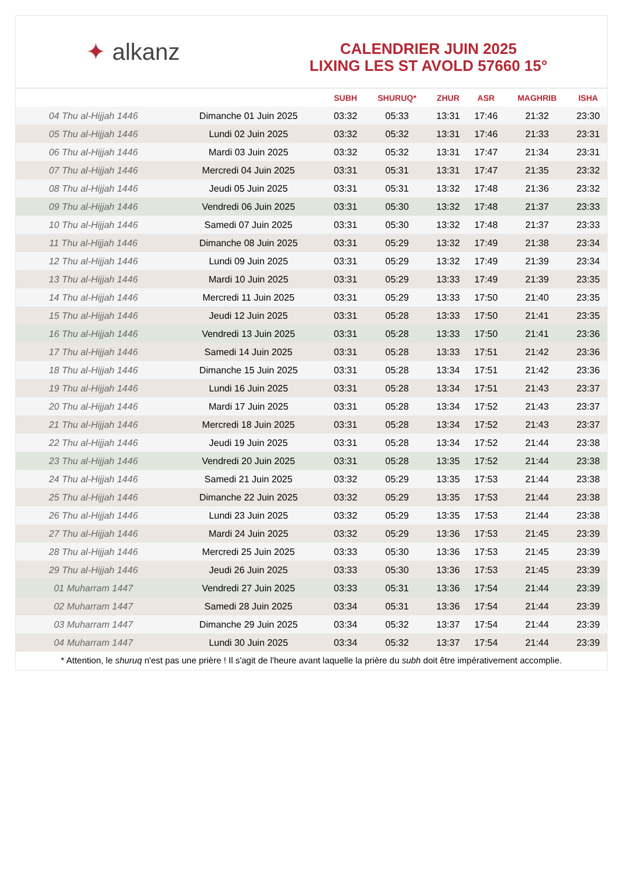✦ alkanz
CALENDRIER JUIN 2025
LIXING LES ST AVOLD 57660 15°
| | | SUBH | SHURUQ* | ZHUR | ASR | MAGHRIB | ISHA |
| --- | --- | --- | --- | --- | --- | --- | --- |
| 04 Thu al-Hijjah 1446 | Dimanche 01 Juin 2025 | 03:32 | 05:33 | 13:31 | 17:46 | 21:32 | 23:30 |
| 05 Thu al-Hijjah 1446 | Lundi 02 Juin 2025 | 03:32 | 05:32 | 13:31 | 17:46 | 21:33 | 23:31 |
| 06 Thu al-Hijjah 1446 | Mardi 03 Juin 2025 | 03:32 | 05:32 | 13:31 | 17:47 | 21:34 | 23:31 |
| 07 Thu al-Hijjah 1446 | Mercredi 04 Juin 2025 | 03:31 | 05:31 | 13:31 | 17:47 | 21:35 | 23:32 |
| 08 Thu al-Hijjah 1446 | Jeudi 05 Juin 2025 | 03:31 | 05:31 | 13:32 | 17:48 | 21:36 | 23:32 |
| 09 Thu al-Hijjah 1446 | Vendredi 06 Juin 2025 | 03:31 | 05:30 | 13:32 | 17:48 | 21:37 | 23:33 |
| 10 Thu al-Hijjah 1446 | Samedi 07 Juin 2025 | 03:31 | 05:30 | 13:32 | 17:48 | 21:37 | 23:33 |
| 11 Thu al-Hijjah 1446 | Dimanche 08 Juin 2025 | 03:31 | 05:29 | 13:32 | 17:49 | 21:38 | 23:34 |
| 12 Thu al-Hijjah 1446 | Lundi 09 Juin 2025 | 03:31 | 05:29 | 13:32 | 17:49 | 21:39 | 23:34 |
| 13 Thu al-Hijjah 1446 | Mardi 10 Juin 2025 | 03:31 | 05:29 | 13:33 | 17:49 | 21:39 | 23:35 |
| 14 Thu al-Hijjah 1446 | Mercredi 11 Juin 2025 | 03:31 | 05:29 | 13:33 | 17:50 | 21:40 | 23:35 |
| 15 Thu al-Hijjah 1446 | Jeudi 12 Juin 2025 | 03:31 | 05:28 | 13:33 | 17:50 | 21:41 | 23:35 |
| 16 Thu al-Hijjah 1446 | Vendredi 13 Juin 2025 | 03:31 | 05:28 | 13:33 | 17:50 | 21:41 | 23:36 |
| 17 Thu al-Hijjah 1446 | Samedi 14 Juin 2025 | 03:31 | 05:28 | 13:33 | 17:51 | 21:42 | 23:36 |
| 18 Thu al-Hijjah 1446 | Dimanche 15 Juin 2025 | 03:31 | 05:28 | 13:34 | 17:51 | 21:42 | 23:36 |
| 19 Thu al-Hijjah 1446 | Lundi 16 Juin 2025 | 03:31 | 05:28 | 13:34 | 17:51 | 21:43 | 23:37 |
| 20 Thu al-Hijjah 1446 | Mardi 17 Juin 2025 | 03:31 | 05:28 | 13:34 | 17:52 | 21:43 | 23:37 |
| 21 Thu al-Hijjah 1446 | Mercredi 18 Juin 2025 | 03:31 | 05:28 | 13:34 | 17:52 | 21:43 | 23:37 |
| 22 Thu al-Hijjah 1446 | Jeudi 19 Juin 2025 | 03:31 | 05:28 | 13:34 | 17:52 | 21:44 | 23:38 |
| 23 Thu al-Hijjah 1446 | Vendredi 20 Juin 2025 | 03:31 | 05:28 | 13:35 | 17:52 | 21:44 | 23:38 |
| 24 Thu al-Hijjah 1446 | Samedi 21 Juin 2025 | 03:32 | 05:29 | 13:35 | 17:53 | 21:44 | 23:38 |
| 25 Thu al-Hijjah 1446 | Dimanche 22 Juin 2025 | 03:32 | 05:29 | 13:35 | 17:53 | 21:44 | 23:38 |
| 26 Thu al-Hijjah 1446 | Lundi 23 Juin 2025 | 03:32 | 05:29 | 13:35 | 17:53 | 21:44 | 23:38 |
| 27 Thu al-Hijjah 1446 | Mardi 24 Juin 2025 | 03:32 | 05:29 | 13:36 | 17:53 | 21:45 | 23:39 |
| 28 Thu al-Hijjah 1446 | Mercredi 25 Juin 2025 | 03:33 | 05:30 | 13:36 | 17:53 | 21:45 | 23:39 |
| 29 Thu al-Hijjah 1446 | Jeudi 26 Juin 2025 | 03:33 | 05:30 | 13:36 | 17:53 | 21:45 | 23:39 |
| 01 Muharram 1447 | Vendredi 27 Juin 2025 | 03:33 | 05:31 | 13:36 | 17:54 | 21:44 | 23:39 |
| 02 Muharram 1447 | Samedi 28 Juin 2025 | 03:34 | 05:31 | 13:36 | 17:54 | 21:44 | 23:39 |
| 03 Muharram 1447 | Dimanche 29 Juin 2025 | 03:34 | 05:32 | 13:37 | 17:54 | 21:44 | 23:39 |
| 04 Muharram 1447 | Lundi 30 Juin 2025 | 03:34 | 05:32 | 13:37 | 17:54 | 21:44 | 23:39 |
* Attention, le shuruq n'est pas une prière ! Il s'agit de l'heure avant laquelle la prière du subh doit être impérativement accomplie.